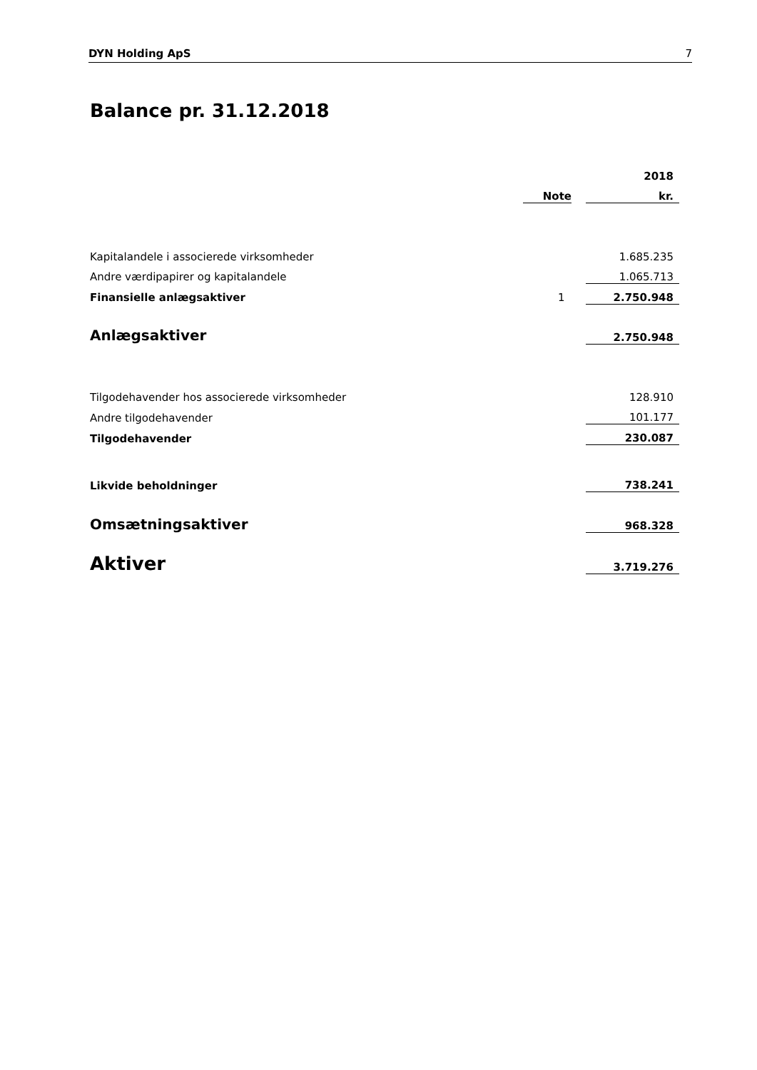DYN Holding ApS 7
Balance pr. 31.12.2018
| | | | 2018 |
| | Note | | kr. |
| Kapitalandele i associerede virksomheder | | | 1.685.235 |
| Andre værdipapirer og kapitalandele | | | 1.065.713 |
| Finansielle anlægsaktiver | 1 | | 2.750.948 |
| Anlægsaktiver | | | 2.750.948 |
| Tilgodehavender hos associerede virksomheder | | | 128.910 |
| Andre tilgodehavender | | | 101.177 |
| Tilgodehavender | | | 230.087 |
| Likvide beholdninger | | | 738.241 |
| Omsætningsaktiver | | | 968.328 |
| Aktiver | | | 3.719.276 |